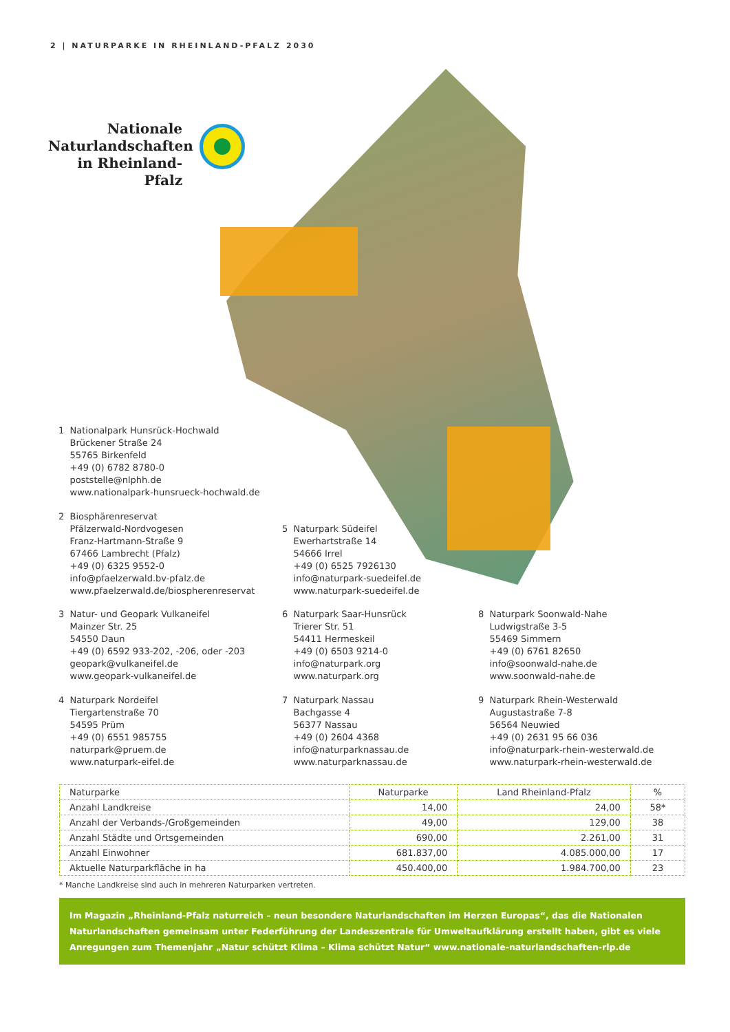2 | NATURPARKE IN RHEINLAND-PFALZ 2030
Nationale Naturlandschaften in Rheinland-Pfalz
1 Nationalpark Hunsrück-Hochwald
Brückener Straße 24
55765 Birkenfeld
+49 (0) 6782 8780-0
poststelle@nlphh.de
www.nationalpark-hunsrueck-hochwald.de
2 Biosphärenreservat
Pfälzerwald-Nordvogesen
Franz-Hartmann-Straße 9
67466 Lambrecht (Pfalz)
+49 (0) 6325 9552-0
info@pfaelzerwald.bv-pfalz.de
www.pfaelzerwald.de/biospherenreservat
3 Natur- und Geopark Vulkaneifel
Mainzer Str. 25
54550 Daun
+49 (0) 6592 933-202, -206, oder -203
geopark@vulkaneifel.de
www.geopark-vulkaneifel.de
4 Naturpark Nordeifel
Tiergartenstraße 70
54595 Prüm
+49 (0) 6551 985755
naturpark@pruem.de
www.naturpark-eifel.de
5 Naturpark Südeifel
Ewerhartstraße 14
54666 Irrel
+49 (0) 6525 7926130
info@naturpark-suedeifel.de
www.naturpark-suedeifel.de
6 Naturpark Saar-Hunsrück
Trierer Str. 51
54411 Hermeskeil
+49 (0) 6503 9214-0
info@naturpark.org
www.naturpark.org
7 Naturpark Nassau
Bachgasse 4
56377 Nassau
+49 (0) 2604 4368
info@naturparknassau.de
www.naturparknassau.de
8 Naturpark Soonwald-Nahe
Ludwigstraße 3-5
55469 Simmern
+49 (0) 6761 82650
info@soonwald-nahe.de
www.soonwald-nahe.de
9 Naturpark Rhein-Westerwald
Augustastraße 7-8
56564 Neuwied
+49 (0) 2631 95 66 036
info@naturpark-rhein-westerwald.de
www.naturpark-rhein-westerwald.de
| Naturparke | Naturparke | Land Rheinland-Pfalz | % |
| --- | --- | --- | --- |
| Anzahl Landkreise | 14,00 | 24,00 | 58* |
| Anzahl der Verbands-/Großgemeinden | 49,00 | 129,00 | 38 |
| Anzahl Städte und Ortsgemeinden | 690,00 | 2.261,00 | 31 |
| Anzahl Einwohner | 681.837,00 | 4.085.000,00 | 17 |
| Aktuelle Naturparkfläche in ha | 450.400,00 | 1.984.700,00 | 23 |
* Manche Landkreise sind auch in mehreren Naturparken vertreten.
Im Magazin „Rheinland-Pfalz naturreich – neun besondere Naturlandschaften im Herzen Europas“, das die Nationalen Naturlandschaften gemeinsam unter Federführung der Landeszentrale für Umweltaufklärung erstellt haben, gibt es viele Anregungen zum Themenjahr „Natur schützt Klima – Klima schützt Natur“ www.nationale-naturlandschaften-rlp.de